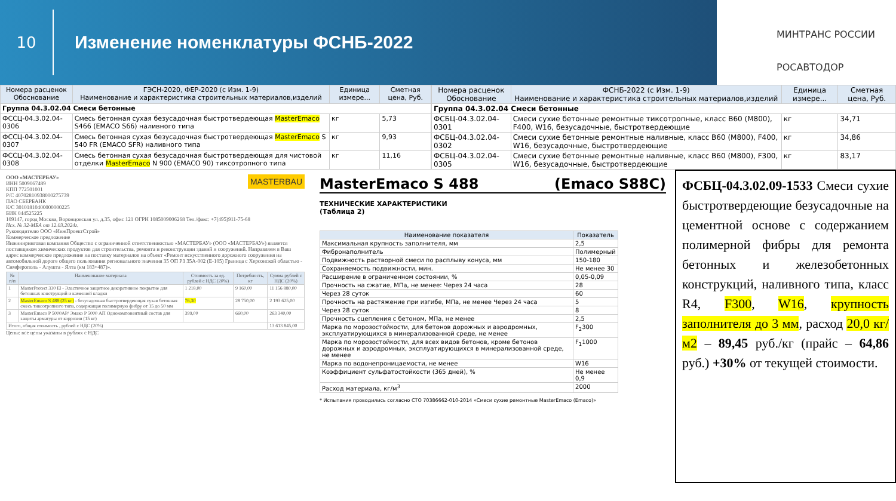10
Изменение номенклатуры ФСНБ-2022
МИНТРАНС РОССИИ
РОСАВТОДОР
| Номера расценок Обоснование | ГЭСН-2020, ФЕР-2020 (с Изм. 1-9) Наименование и характеристика строительных материалов,изделий | Единица измере... | Сметная цена, Руб. |
| --- | --- | --- | --- |
| Группа 04.3.02.04 Смеси бетонные | | | |
| ФССЦ-04.3.02.04-0306 | Смесь бетонная сухая безусадочная быстротвердеющая MasterEmaco S466 (EMACO S66) наливного типа | кг | 5,73 |
| ФССЦ-04.3.02.04-0307 | Смесь бетонная сухая безусадочная быстротвердеющая MasterEmaco S 540 FR (EMACO SFR) наливного типа | кг | 9,93 |
| ФССЦ-04.3.02.04-0308 | Смесь бетонная сухая безусадочная быстротвердеющая для чистовой отделки MasterEmaco N 900 (EMACO 90) тиксотропного типа | кг | 11,16 |
| Номера расценок Обоснование | ФСНБ-2022 (с Изм. 1-9) Наименование и характеристика строительных материалов,изделий | Единица измере... | Сметная цена, Руб. |
| --- | --- | --- | --- |
| Группа 04.3.02.04 Смеси бетонные | | | |
| ФСБЦ-04.3.02.04-0301 | Смеси сухие бетонные ремонтные тиксотропные, класс B60 (М800), F400, W16, безусадочные, быстротвердеющие | кг | 34,71 |
| ФСБЦ-04.3.02.04-0302 | Смеси сухие бетонные ремонтные наливные, класс B60 (М800), F400, W16, безусадочные, быстротвердеющие | кг | 34,86 |
| ФСБЦ-04.3.02.04-0305 | Смеси сухие бетонные ремонтные наливные, класс B60 (М800), F300, W16, безусадочные, быстротвердеющие | кг | 83,17 |
ООО «МАСТЕРБАУ» MASTERBAU
ИНН 5009067489
КПП 772501001
Р/С 40702810938000275739
ПАО СБЕРБАНК
К/С 30101810400000000225
БИК 044525225
109147, город Москва, Воронцовская ул. д.35, офис 121 ОГРН 1085009006268 Тел./факс: +7(495)911-75-68
Исх. № 32-МБА от 12.03.2024г.
Руководителю ООО «ИнжПроектСтрой»
Коммерческое предложение
Инжиниринговая компания Общество с ограниченной ответственностью «МАСТЕРБАУ» (ООО «МАСТЕРБАУ») является поставщиком химических продуктов для строительства, ремонта и реконструкции зданий и сооружений. Направляем в Ваш адрес коммерческое предложение на поставку материалов на объект «Ремонт искусственного дорожного сооружения на автомобильной дороге общего пользования регионального значения 35 ОП РЗ 35А-002 (Е-105) Граница с Херсонской областью - Симферополь - Алушта - Ялта (км 183+487)».
| № п/п | Наименование материала | Стоимость за ед. рублей с НДС (20%) | Потребность, кг | Сумма рублей с НДС (20%) |
| --- | --- | --- | --- | --- |
| 1 | MasterProtect 330 El - Эластичное защитное декоративное покрытие для бетонных конструкций и каменной кладки | 1 218,00 | 9 160,00 | 11 156 880,00 |
| 2 | MasterEmaco S 488 (25 кг) - безусадочная быстротвердеющая сухая бетонная смесь тиксотропного типа, содержащая полимерную фибру от 15 до 50 мм | 76,30 | 28 750,00 | 2 193 625,00 |
| 3 | MasterEmaco P 5000AP/ Эмако Р 5000 АП Однокомпонентный состав для защиты арматуры от коррозии (15 кг) | 399,00 | 660,00 | 263 340,00 |
| Итого, общая стоимость , рублей с НДС (20%) | | | | 13 613 845,00 |
Цены: все цены указаны в рублях с НДС
MasterEmaco S 488 (Emaco S88C)
ТЕХНИЧЕСКИЕ ХАРАКТЕРИСТИКИ
(Таблица 2)
| Наименование показателя | Показатель |
| --- | --- |
| Максимальная крупность заполнителя, мм | 2,5 |
| Фибронаполнитель | Полимерный |
| Подвижность растворной смеси по расплыву конуса, мм | 150-180 |
| Сохраняемость подвижности, мин. | Не менее 30 |
| Расширение в ограниченном состоянии, % | 0,05-0,09 |
| Прочность на сжатие, МПа, не менее: Через 24 часа | 28 |
| Через 28 суток | 60 |
| Прочность на растяжение при изгибе, МПа, не менее Через 24 часа | 5 |
| Через 28 суток | 8 |
| Прочность сцепления с бетоном, МПа, не менее | 2,5 |
| Марка по морозостойкости, для бетонов дорожных и аэродромных, эксплуатирующихся в минерализованной среде, не менее | F<sub>2</sub>300 |
| Марка по морозостойкости, для всех видов бетонов, кроме бетонов дорожных и аэродромных, эксплуатирующихся в минерализованной среде, не менее | F<sub>1</sub>1000 |
| Марка по водонепроницаемости, не менее | W16 |
| Коэффициент сульфатостойкости (365 дней), % | Не менее 0,9 |
| Расход материала, кг/м<sup>3</sup> | 2000 |
* Испытания проводились согласно СТО 70386662-010-2014 «Смеси сухие ремонтные MasterEmaco (Emaco)»
ФСБЦ-04.3.02.09-1533 Смеси сухие быстротвердеющие безусадочные на цементной основе с содержанием полимерной фибры для ремонта бетонных и железобетонных конструкций, наливного типа, класс R4, F300, W16, крупность заполнителя до 3 мм, расход 20,0 кг/м2 – 89,45 руб./кг (прайс – 64,86 руб.) +30% от текущей стоимости.